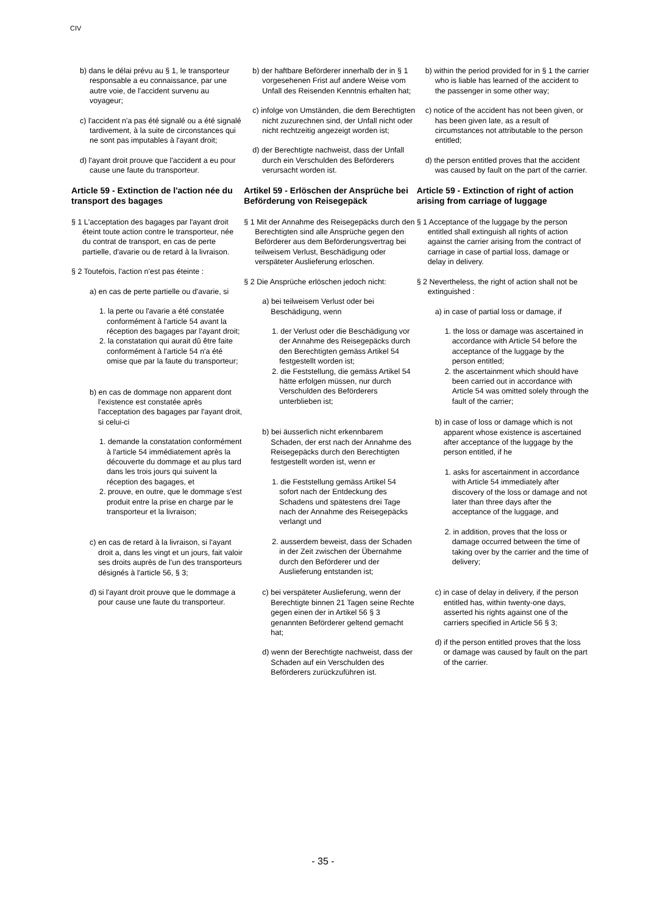CIV
b) dans le délai prévu au § 1, le transporteur responsable a eu connaissance, par une autre voie, de l'accident survenu au voyageur;
c) l'accident n'a pas été signalé ou a été signalé tardivement, à la suite de circonstances qui ne sont pas imputables à l'ayant droit;
d) l'ayant droit prouve que l'accident a eu pour cause une faute du transporteur.
Article 59 - Extinction de l'action née du transport des bagages
§ 1 L'acceptation des bagages par l'ayant droit éteint toute action contre le transporteur, née du contrat de transport, en cas de perte partielle, d'avarie ou de retard à la livraison.
§ 2 Toutefois, l'action n'est pas éteinte :
a) en cas de perte partielle ou d'avarie, si
1. la perte ou l'avarie a été constatée conformément à l'article 54 avant la réception des bagages par l'ayant droit;
2. la constatation qui aurait dû être faite conformément à l'article 54 n'a été omise que par la faute du transporteur;
b) en cas de dommage non apparent dont l'existence est constatée après l'acceptation des bagages par l'ayant droit, si celui-ci
1. demande la constatation conformément à l'article 54 immédiatement après la découverte du dommage et au plus tard dans les trois jours qui suivent la réception des bagages, et
2. prouve, en outre, que le dommage s'est produit entre la prise en charge par le transporteur et la livraison;
c) en cas de retard à la livraison, si l'ayant droit a, dans les vingt et un jours, fait valoir ses droits auprès de l'un des transporteurs désignés à l'article 56, § 3;
d) si l'ayant droit prouve que le dommage a pour cause une faute du transporteur.
b) der haftbare Beförderer innerhalb der in § 1 vorgesehenen Frist auf andere Weise vom Unfall des Reisenden Kenntnis erhalten hat;
c) infolge von Umständen, die dem Berechtigten nicht zuzurechnen sind, der Unfall nicht oder nicht rechtzeitig angezeigt worden ist;
d) der Berechtigte nachweist, dass der Unfall durch ein Verschulden des Beförderers verursacht worden ist.
Artikel 59 - Erlöschen der Ansprüche bei Beförderung von Reisegepäck
§ 1 Mit der Annahme des Reisegepäcks durch den Berechtigten sind alle Ansprüche gegen den Beförderer aus dem Beförderungsvertrag bei teilweisem Verlust, Beschädigung oder verspäteter Auslieferung erloschen.
§ 2 Die Ansprüche erlöschen jedoch nicht:
a) bei teilweisem Verlust oder bei Beschädigung, wenn
1. der Verlust oder die Beschädigung vor der Annahme des Reisegepäcks durch den Berechtigten gemäss Artikel 54 festgestellt worden ist;
2. die Feststellung, die gemäss Artikel 54 hätte erfolgen müssen, nur durch Verschulden des Beförderers unterblieben ist;
b) bei äusserlich nicht erkennbarem Schaden, der erst nach der Annahme des Reisegepäcks durch den Berechtigten festgestellt worden ist, wenn er
1. die Feststellung gemäss Artikel 54 sofort nach der Entdeckung des Schadens und spätestens drei Tage nach der Annahme des Reisegepäcks verlangt und
2. ausserdem beweist, dass der Schaden in der Zeit zwischen der Übernahme durch den Beförderer und der Auslieferung entstanden ist;
c) bei verspäteter Auslieferung, wenn der Berechtigte binnen 21 Tagen seine Rechte gegen einen der in Artikel 56 § 3 genannten Beförderer geltend gemacht hat;
d) wenn der Berechtigte nachweist, dass der Schaden auf ein Verschulden des Beförderers zurückzuführen ist.
b) within the period provided for in § 1 the carrier who is liable has learned of the accident to the passenger in some other way;
c) notice of the accident has not been given, or has been given late, as a result of circumstances not attributable to the person entitled;
d) the person entitled proves that the accident was caused by fault on the part of the carrier.
Article 59 - Extinction of right of action arising from carriage of luggage
§ 1 Acceptance of the luggage by the person entitled shall extinguish all rights of action against the carrier arising from the contract of carriage in case of partial loss, damage or delay in delivery.
§ 2 Nevertheless, the right of action shall not be extinguished :
a) in case of partial loss or damage, if
1. the loss or damage was ascertained in accordance with Article 54 before the acceptance of the luggage by the person entitled;
2. the ascertainment which should have been carried out in accordance with Article 54 was omitted solely through the fault of the carrier;
b) in case of loss or damage which is not apparent whose existence is ascertained after acceptance of the luggage by the person entitled, if he
1. asks for ascertainment in accordance with Article 54 immediately after discovery of the loss or damage and not later than three days after the acceptance of the luggage, and
2. in addition, proves that the loss or damage occurred between the time of taking over by the carrier and the time of delivery;
c) in case of delay in delivery, if the person entitled has, within twenty-one days, asserted his rights against one of the carriers specified in Article 56 § 3;
d) if the person entitled proves that the loss or damage was caused by fault on the part of the carrier.
- 35 -